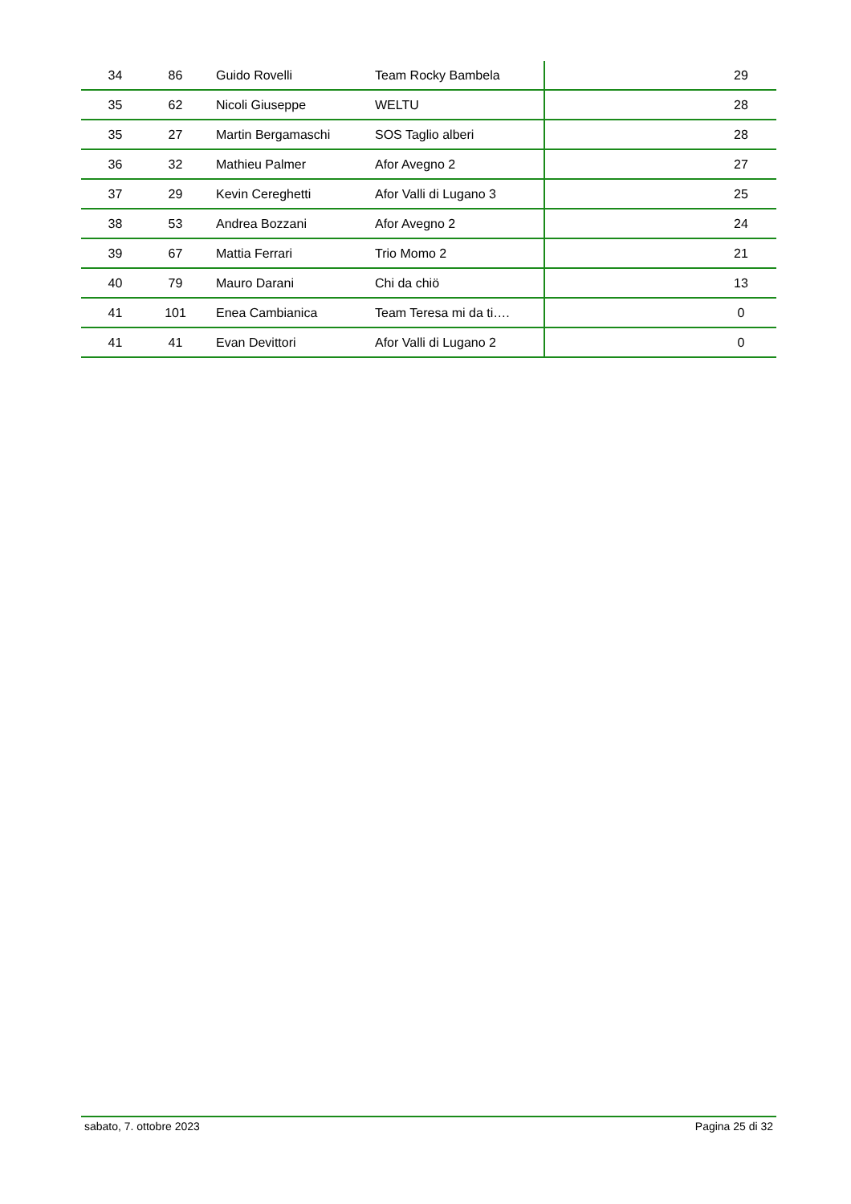| 34 | 86 | Guido Rovelli | Team Rocky Bambela | 29 |
| 35 | 62 | Nicoli Giuseppe | WELTU | 28 |
| 35 | 27 | Martin Bergamaschi | SOS Taglio alberi | 28 |
| 36 | 32 | Mathieu Palmer | Afor Avegno 2 | 27 |
| 37 | 29 | Kevin Cereghetti | Afor Valli di Lugano 3 | 25 |
| 38 | 53 | Andrea Bozzani | Afor Avegno 2 | 24 |
| 39 | 67 | Mattia Ferrari | Trio Momo 2 | 21 |
| 40 | 79 | Mauro Darani | Chi da chiö | 13 |
| 41 | 101 | Enea Cambianica | Team Teresa mi da ti…. | 0 |
| 41 | 41 | Evan Devittori | Afor Valli di Lugano 2 | 0 |
sabato, 7. ottobre 2023 Pagina 25 di 32